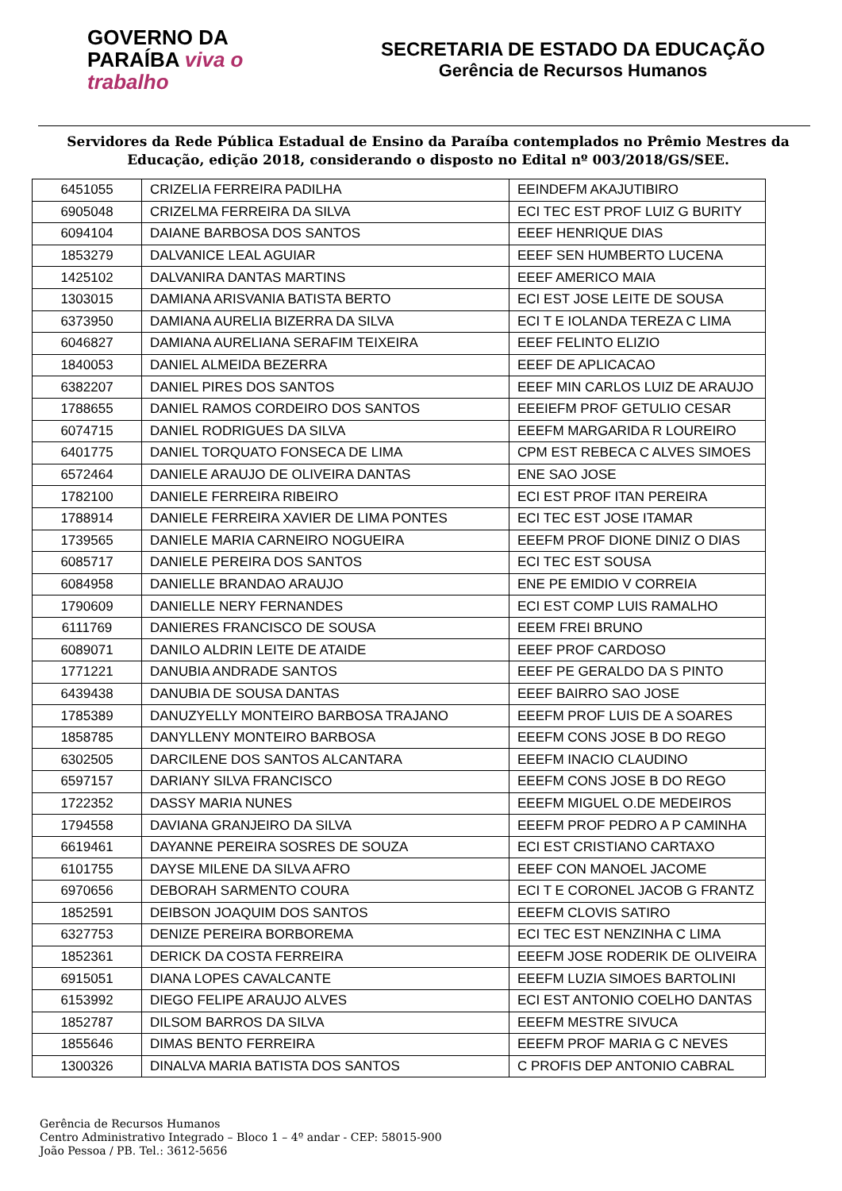GOVERNO DA PARAÍBA viva o trabalho
SECRETARIA DE ESTADO DA EDUCAÇÃO
Gerência de Recursos Humanos
Servidores da Rede Pública Estadual de Ensino da Paraíba contemplados no Prêmio Mestres da Educação, edição 2018, considerando o disposto no Edital nº 003/2018/GS/SEE.
| 6451055 | CRIZELIA FERREIRA PADILHA | EEINDEFM AKAJUTIBIRO |
| 6905048 | CRIZELMA FERREIRA DA SILVA | ECI TEC EST PROF LUIZ G BURITY |
| 6094104 | DAIANE BARBOSA DOS SANTOS | EEEF HENRIQUE DIAS |
| 1853279 | DALVANICE LEAL AGUIAR | EEEF SEN HUMBERTO LUCENA |
| 1425102 | DALVANIRA DANTAS MARTINS | EEEF AMERICO MAIA |
| 1303015 | DAMIANA ARISVANIA BATISTA BERTO | ECI EST JOSE LEITE DE SOUSA |
| 6373950 | DAMIANA AURELIA BIZERRA DA SILVA | ECI T E IOLANDA TEREZA C LIMA |
| 6046827 | DAMIANA AURELIANA SERAFIM TEIXEIRA | EEEF FELINTO ELIZIO |
| 1840053 | DANIEL ALMEIDA BEZERRA | EEEF DE APLICACAO |
| 6382207 | DANIEL PIRES DOS SANTOS | EEEF MIN CARLOS LUIZ DE ARAUJO |
| 1788655 | DANIEL RAMOS CORDEIRO DOS SANTOS | EEEIEFM PROF GETULIO CESAR |
| 6074715 | DANIEL RODRIGUES DA SILVA | EEEFM MARGARIDA R LOUREIRO |
| 6401775 | DANIEL TORQUATO FONSECA DE LIMA | CPM EST REBECA C ALVES SIMOES |
| 6572464 | DANIELE ARAUJO DE OLIVEIRA DANTAS | ENE SAO JOSE |
| 1782100 | DANIELE FERREIRA RIBEIRO | ECI EST PROF ITAN PEREIRA |
| 1788914 | DANIELE FERREIRA XAVIER DE LIMA PONTES | ECI TEC EST JOSE ITAMAR |
| 1739565 | DANIELE MARIA CARNEIRO NOGUEIRA | EEEFM PROF DIONE DINIZ O DIAS |
| 6085717 | DANIELE PEREIRA DOS SANTOS | ECI TEC EST SOUSA |
| 6084958 | DANIELLE BRANDAO ARAUJO | ENE PE EMIDIO V CORREIA |
| 1790609 | DANIELLE NERY FERNANDES | ECI EST COMP LUIS RAMALHO |
| 6111769 | DANIERES FRANCISCO DE SOUSA | EEEM FREI BRUNO |
| 6089071 | DANILO ALDRIN LEITE DE ATAIDE | EEEF PROF CARDOSO |
| 1771221 | DANUBIA ANDRADE SANTOS | EEEF PE GERALDO DA S PINTO |
| 6439438 | DANUBIA DE SOUSA DANTAS | EEEF BAIRRO SAO JOSE |
| 1785389 | DANUZYELLY MONTEIRO BARBOSA TRAJANO | EEEFM PROF LUIS DE A SOARES |
| 1858785 | DANYLLENY MONTEIRO BARBOSA | EEEFM CONS JOSE B DO REGO |
| 6302505 | DARCILENE DOS SANTOS ALCANTARA | EEEFM INACIO CLAUDINO |
| 6597157 | DARIANY SILVA FRANCISCO | EEEFM CONS JOSE B DO REGO |
| 1722352 | DASSY MARIA NUNES | EEEFM MIGUEL O.DE MEDEIROS |
| 1794558 | DAVIANA GRANJEIRO DA SILVA | EEEFM PROF PEDRO A P CAMINHA |
| 6619461 | DAYANNE PEREIRA SOSRES DE SOUZA | ECI EST CRISTIANO CARTAXO |
| 6101755 | DAYSE MILENE DA SILVA AFRO | EEEF CON MANOEL JACOME |
| 6970656 | DEBORAH SARMENTO COURA | ECI T E CORONEL JACOB G FRANTZ |
| 1852591 | DEIBSON JOAQUIM DOS SANTOS | EEEFM CLOVIS SATIRO |
| 6327753 | DENIZE PEREIRA BORBOREMA | ECI TEC EST NENZINHA C LIMA |
| 1852361 | DERICK DA COSTA FERREIRA | EEEFM JOSE RODERIK DE OLIVEIRA |
| 6915051 | DIANA LOPES CAVALCANTE | EEEFM LUZIA SIMOES BARTOLINI |
| 6153992 | DIEGO FELIPE ARAUJO ALVES | ECI EST ANTONIO COELHO DANTAS |
| 1852787 | DILSOM BARROS DA SILVA | EEEFM MESTRE SIVUCA |
| 1855646 | DIMAS BENTO FERREIRA | EEEFM PROF MARIA G C NEVES |
| 1300326 | DINALVA MARIA BATISTA DOS SANTOS | C PROFIS DEP ANTONIO CABRAL |
Gerência de Recursos Humanos
Centro Administrativo Integrado – Bloco 1 – 4º andar - CEP: 58015-900
João Pessoa / PB. Tel.: 3612-5656